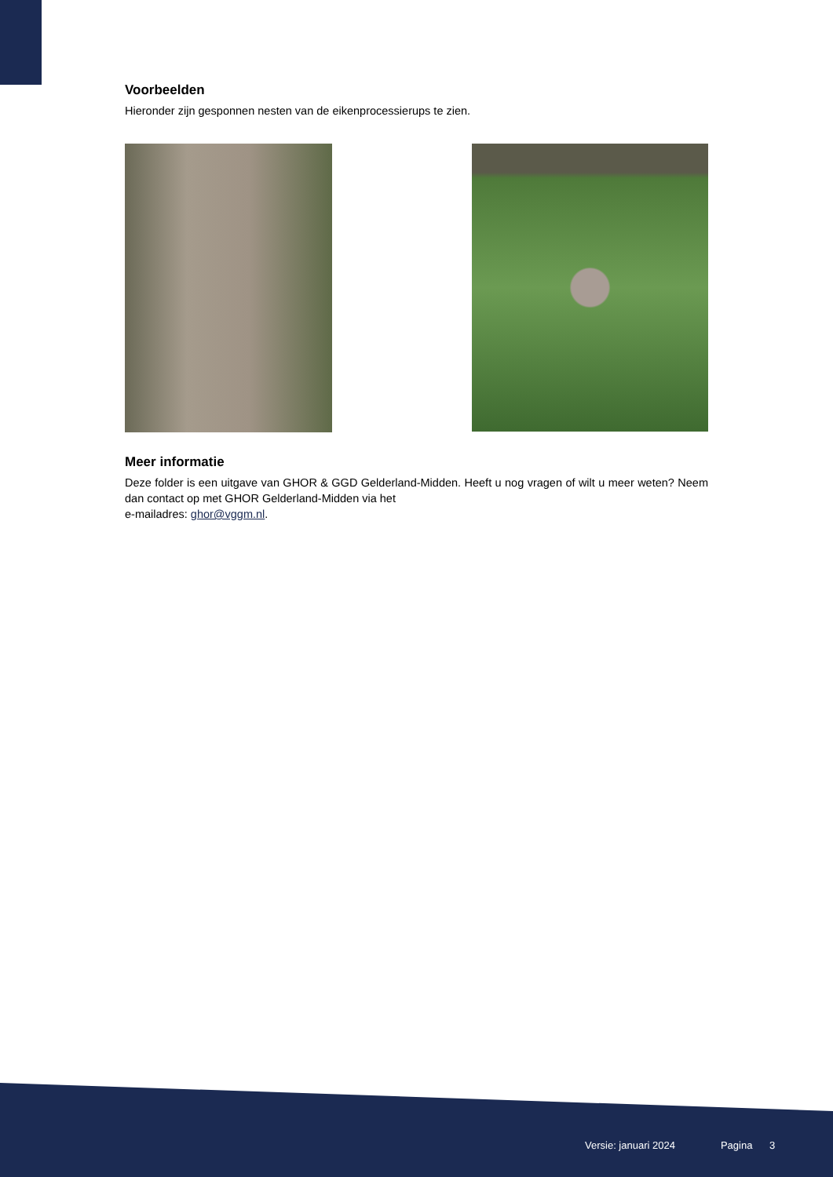Voorbeelden
Hieronder zijn gesponnen nesten van de eikenprocessierups te zien.
Meer informatie
Deze folder is een uitgave van GHOR & GGD Gelderland-Midden. Heeft u nog vragen of wilt u meer weten? Neem dan contact op met GHOR Gelderland-Midden via het
e-mailadres: ghor@vggm.nl.
Versie: januari 2024 Pagina 3